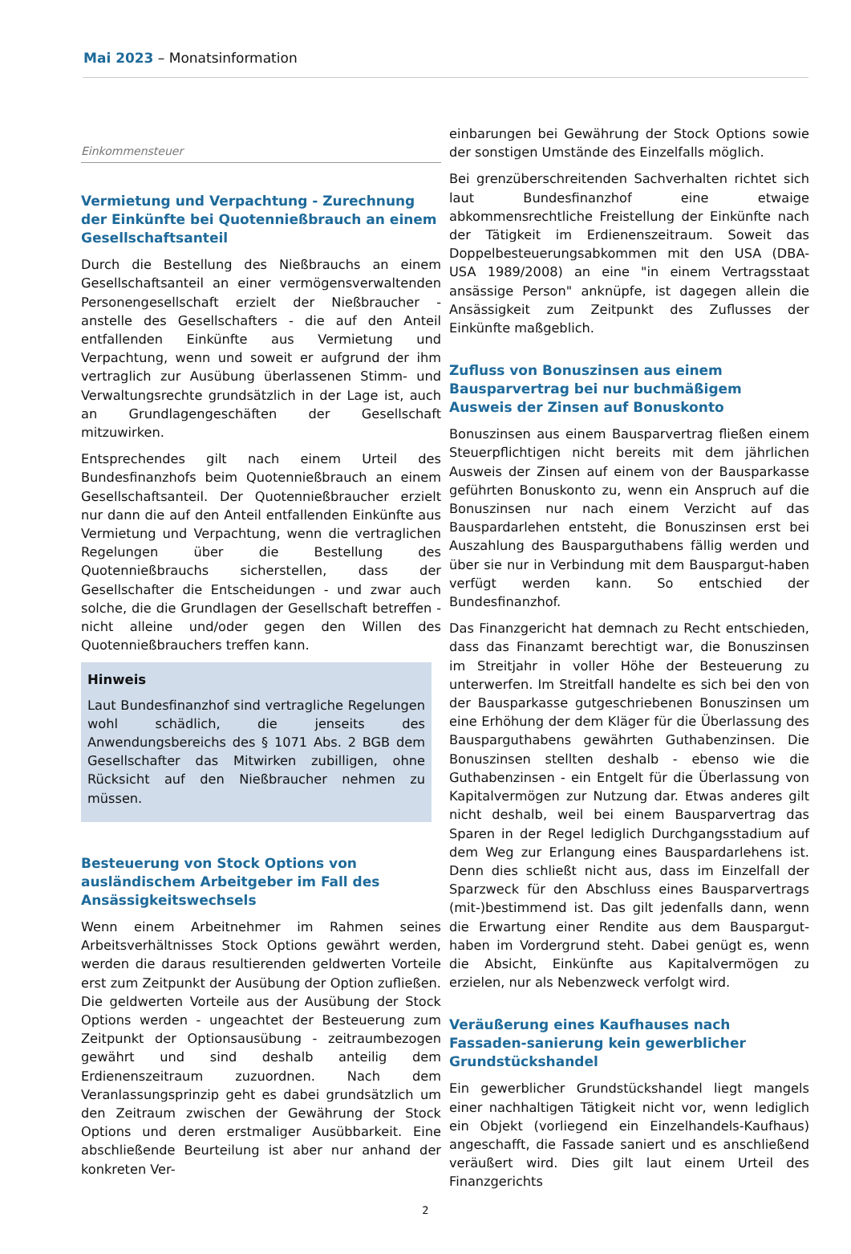Mai 2023 – Monatsinformation
Einkommensteuer
Vermietung und Verpachtung - Zurechnung der Einkünfte bei Quotennießbrauch an einem Gesellschaftsanteil
Durch die Bestellung des Nießbrauchs an einem Gesellschaftsanteil an einer vermögensverwaltenden Personengesellschaft erzielt der Nießbraucher - anstelle des Gesellschafters - die auf den Anteil entfallenden Einkünfte aus Vermietung und Verpachtung, wenn und soweit er aufgrund der ihm vertraglich zur Ausübung überlassenen Stimm- und Verwaltungsrechte grundsätzlich in der Lage ist, auch an Grundlagengeschäften der Gesellschaft mitzuwirken.
Entsprechendes gilt nach einem Urteil des Bundesfinanzhofs beim Quotennießbrauch an einem Gesellschaftsanteil. Der Quotennießbraucher erzielt nur dann die auf den Anteil entfallenden Einkünfte aus Vermietung und Verpachtung, wenn die vertraglichen Regelungen über die Bestellung des Quotennießbrauchs sicherstellen, dass der Gesellschafter die Entscheidungen - und zwar auch solche, die die Grundlagen der Gesellschaft betreffen - nicht alleine und/oder gegen den Willen des Quotennießbrauchers treffen kann.
Hinweis
Laut Bundesfinanzhof sind vertragliche Regelungen wohl schädlich, die jenseits des Anwendungsbereichs des § 1071 Abs. 2 BGB dem Gesellschafter das Mitwirken zubilligen, ohne Rücksicht auf den Nießbraucher nehmen zu müssen.
Besteuerung von Stock Options von ausländischem Arbeitgeber im Fall des Ansässigkeitswechsels
Wenn einem Arbeitnehmer im Rahmen seines Arbeitsverhältnisses Stock Options gewährt werden, werden die daraus resultierenden geldwerten Vorteile erst zum Zeitpunkt der Ausübung der Option zufließen. Die geldwerten Vorteile aus der Ausübung der Stock Options werden - ungeachtet der Besteuerung zum Zeitpunkt der Optionsausübung - zeitraumbezogen gewährt und sind deshalb anteilig dem Erdienenszeitraum zuzuordnen. Nach dem Veranlassungsprinzip geht es dabei grundsätzlich um den Zeitraum zwischen der Gewährung der Stock Options und deren erstmaliger Ausübbarkeit. Eine abschließende Beurteilung ist aber nur anhand der konkreten Ver-
einbarungen bei Gewährung der Stock Options sowie der sonstigen Umstände des Einzelfalls möglich.
Bei grenzüberschreitenden Sachverhalten richtet sich laut Bundesfinanzhof eine etwaige abkommensrechtliche Freistellung der Einkünfte nach der Tätigkeit im Erdienenszeitraum. Soweit das Doppelbesteuerungsabkommen mit den USA (DBA-USA 1989/2008) an eine "in einem Vertragsstaat ansässige Person" anknüpfe, ist dagegen allein die Ansässigkeit zum Zeitpunkt des Zuflusses der Einkünfte maßgeblich.
Zufluss von Bonuszinsen aus einem Bausparvertrag bei nur buchmäßigem Ausweis der Zinsen auf Bonuskonto
Bonuszinsen aus einem Bausparvertrag fließen einem Steuerpflichtigen nicht bereits mit dem jährlichen Ausweis der Zinsen auf einem von der Bausparkasse geführten Bonuskonto zu, wenn ein Anspruch auf die Bonuszinsen nur nach einem Verzicht auf das Bauspardarlehen entsteht, die Bonuszinsen erst bei Auszahlung des Bausparguthabens fällig werden und über sie nur in Verbindung mit dem Bauspargut-haben verfügt werden kann. So entschied der Bundesfinanzhof.
Das Finanzgericht hat demnach zu Recht entschieden, dass das Finanzamt berechtigt war, die Bonuszinsen im Streitjahr in voller Höhe der Besteuerung zu unterwerfen. Im Streitfall handelte es sich bei den von der Bausparkasse gutgeschriebenen Bonuszinsen um eine Erhöhung der dem Kläger für die Überlassung des Bausparguthabens gewährten Guthabenzinsen. Die Bonuszinsen stellten deshalb - ebenso wie die Guthabenzinsen - ein Entgelt für die Überlassung von Kapitalvermögen zur Nutzung dar. Etwas anderes gilt nicht deshalb, weil bei einem Bausparvertrag das Sparen in der Regel lediglich Durchgangsstadium auf dem Weg zur Erlangung eines Bauspardarlehens ist. Denn dies schließt nicht aus, dass im Einzelfall der Sparzweck für den Abschluss eines Bausparvertrags (mit-)bestimmend ist. Das gilt jedenfalls dann, wenn die Erwartung einer Rendite aus dem Bauspargut-haben im Vordergrund steht. Dabei genügt es, wenn die Absicht, Einkünfte aus Kapitalvermögen zu erzielen, nur als Nebenzweck verfolgt wird.
Veräußerung eines Kaufhauses nach Fassaden-sanierung kein gewerblicher Grundstückshandel
Ein gewerblicher Grundstückshandel liegt mangels einer nachhaltigen Tätigkeit nicht vor, wenn lediglich ein Objekt (vorliegend ein Einzelhandels-Kaufhaus) angeschafft, die Fassade saniert und es anschließend veräußert wird. Dies gilt laut einem Urteil des Finanzgerichts
2